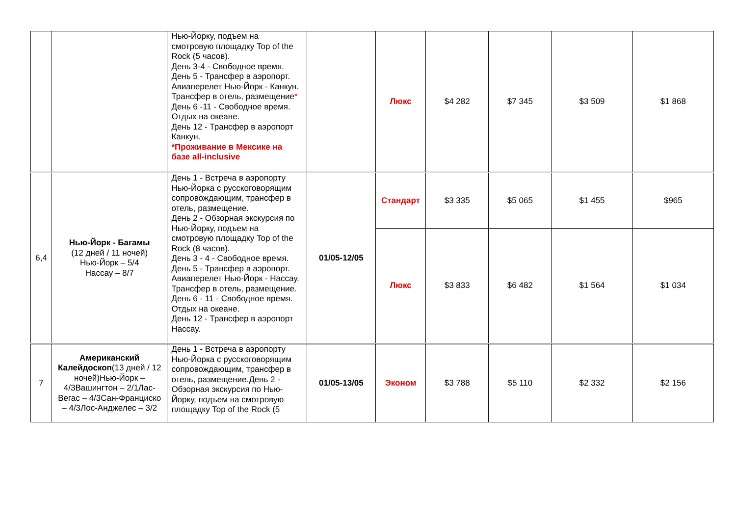| | | Нью-Йорку, подъем на смотровую площадку Top of the Rock (5 часов). День 3-4 - Свободное время. День 5 - Трансфер в аэропорт. Авиаперелет Нью-Йорк - Канкун. Трансфер в отель, размещение * День 6 -11 - Свободное время. Отдых на океане. День 12 - Трансфер в аэропорт Канкун. *Проживание в Мексике на базе all-inclusive | | Люкс | $4 282 | $7 345 | $3 509 | $1 868 |
| 6,4 | Нью-Йорк - Багамы (12 дней / 11 ночей) Нью-Йорк – 5/4 Нассау – 8/7 | День 1 - Встреча в аэропорту Нью-Йорка с русскоговорящим сопровождающим, трансфер в отель, размещение. День 2 - Обзорная экскурсия по Нью-Йорку, подъем на смотровую площадку Top of the Rock (8 часов). День 3 - 4 - Свободное время. День 5 - Трансфер в аэропорт. Авиаперелет Нью-Йорк - Нассау. Трансфер в отель, размещение. День 6 - 11 - Свободное время. Отдых на океане. День 12 - Трансфер в аэропорт Нассау. | 01/05-12/05 | Стандарт | $3 335 | $5 065 | $1 455 | $965 |
| | | | | Люкс | $3 833 | $6 482 | $1 564 | $1 034 |
| 7 | Американский Калейдоскоп (13 дней / 12 ночей)Нью-Йорк – 4/3Вашингтон – 2/1Лас-Вегас – 4/3Сан-Франциско – 4/3Лос-Анджелес – 3/2 | День 1 - Встреча в аэропорту Нью-Йорка с русскоговорящим сопровождающим, трансфер в отель, размещение.День 2 - Обзорная экскурсия по Нью-Йорку, подъем на смотровую площадку Top of the Rock (5 | 01/05-13/05 | Эконом | $3 788 | $5 110 | $2 332 | $2 156 |